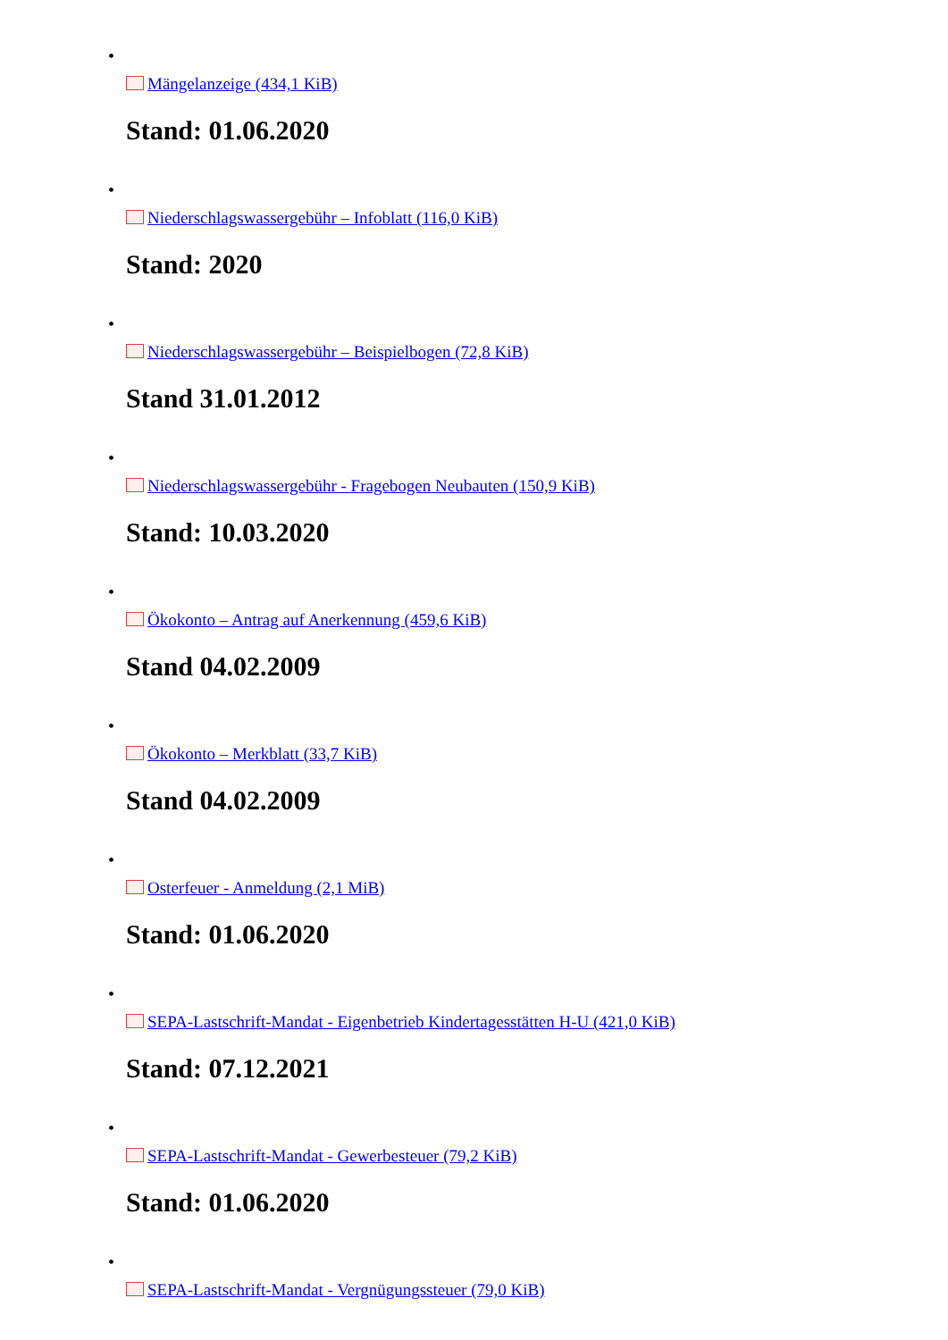•
Mängelanzeige (434,1 KiB)
Stand: 01.06.2020
•
Niederschlagswassergebühr – Infoblatt (116,0 KiB)
Stand: 2020
•
Niederschlagswassergebühr – Beispielbogen (72,8 KiB)
Stand 31.01.2012
•
Niederschlagswassergebühr - Fragebogen Neubauten (150,9 KiB)
Stand: 10.03.2020
•
Ökokonto – Antrag auf Anerkennung (459,6 KiB)
Stand 04.02.2009
•
Ökokonto – Merkblatt (33,7 KiB)
Stand 04.02.2009
•
Osterfeuer - Anmeldung (2,1 MiB)
Stand: 01.06.2020
•
SEPA-Lastschrift-Mandat - Eigenbetrieb Kindertagesstätten H-U (421,0 KiB)
Stand: 07.12.2021
•
SEPA-Lastschrift-Mandat - Gewerbesteuer (79,2 KiB)
Stand: 01.06.2020
•
SEPA-Lastschrift-Mandat - Vergnügungssteuer (79,0 KiB)